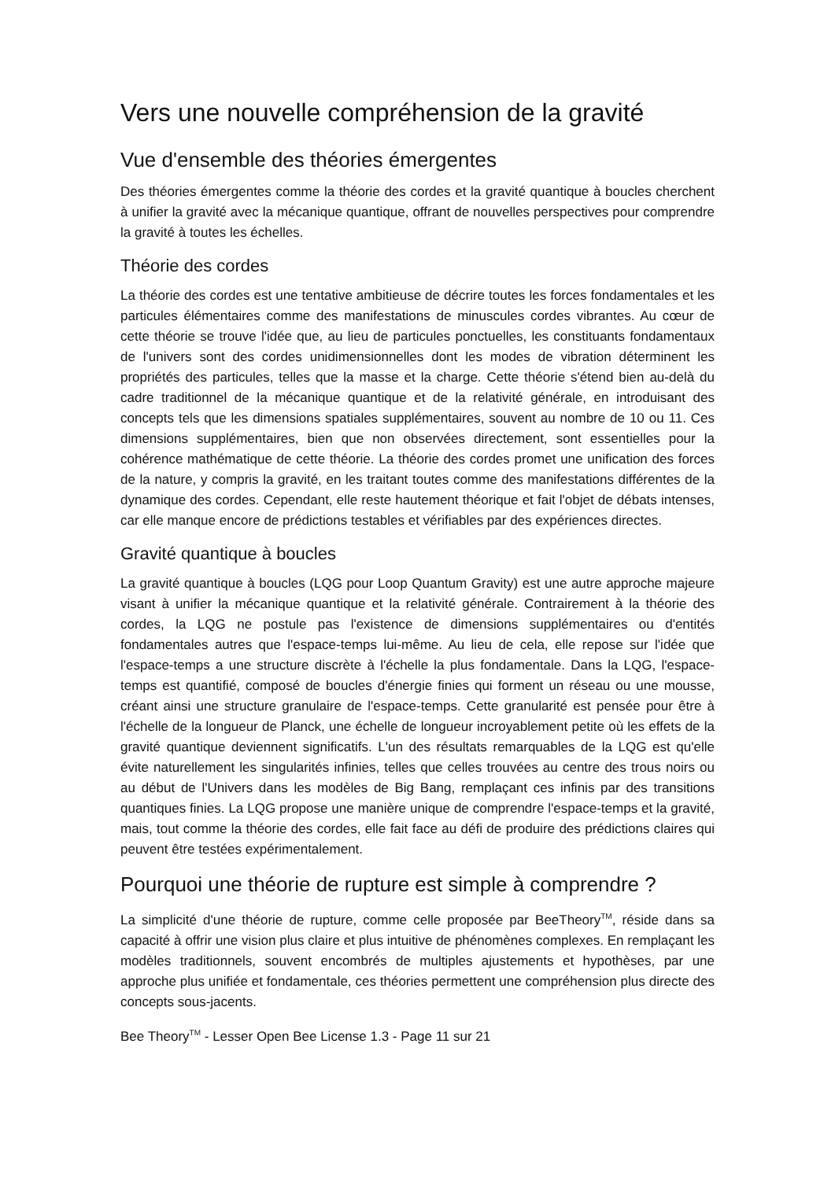Vers une nouvelle compréhension de la gravité
Vue d'ensemble des théories émergentes
Des théories émergentes comme la théorie des cordes et la gravité quantique à boucles cherchent à unifier la gravité avec la mécanique quantique, offrant de nouvelles perspectives pour comprendre la gravité à toutes les échelles.
Théorie des cordes
La théorie des cordes est une tentative ambitieuse de décrire toutes les forces fondamentales et les particules élémentaires comme des manifestations de minuscules cordes vibrantes. Au cœur de cette théorie se trouve l'idée que, au lieu de particules ponctuelles, les constituants fondamentaux de l'univers sont des cordes unidimensionnelles dont les modes de vibration déterminent les propriétés des particules, telles que la masse et la charge. Cette théorie s'étend bien au-delà du cadre traditionnel de la mécanique quantique et de la relativité générale, en introduisant des concepts tels que les dimensions spatiales supplémentaires, souvent au nombre de 10 ou 11. Ces dimensions supplémentaires, bien que non observées directement, sont essentielles pour la cohérence mathématique de cette théorie. La théorie des cordes promet une unification des forces de la nature, y compris la gravité, en les traitant toutes comme des manifestations différentes de la dynamique des cordes. Cependant, elle reste hautement théorique et fait l'objet de débats intenses, car elle manque encore de prédictions testables et vérifiables par des expériences directes.
Gravité quantique à boucles
La gravité quantique à boucles (LQG pour Loop Quantum Gravity) est une autre approche majeure visant à unifier la mécanique quantique et la relativité générale. Contrairement à la théorie des cordes, la LQG ne postule pas l'existence de dimensions supplémentaires ou d'entités fondamentales autres que l'espace-temps lui-même. Au lieu de cela, elle repose sur l'idée que l'espace-temps a une structure discrète à l'échelle la plus fondamentale. Dans la LQG, l'espace-temps est quantifié, composé de boucles d'énergie finies qui forment un réseau ou une mousse, créant ainsi une structure granulaire de l'espace-temps. Cette granularité est pensée pour être à l'échelle de la longueur de Planck, une échelle de longueur incroyablement petite où les effets de la gravité quantique deviennent significatifs. L'un des résultats remarquables de la LQG est qu'elle évite naturellement les singularités infinies, telles que celles trouvées au centre des trous noirs ou au début de l'Univers dans les modèles de Big Bang, remplaçant ces infinis par des transitions quantiques finies. La LQG propose une manière unique de comprendre l'espace-temps et la gravité, mais, tout comme la théorie des cordes, elle fait face au défi de produire des prédictions claires qui peuvent être testées expérimentalement.
Pourquoi une théorie de rupture est simple à comprendre ?
La simplicité d'une théorie de rupture, comme celle proposée par BeeTheory<sup>TM</sup>, réside dans sa capacité à offrir une vision plus claire et plus intuitive de phénomènes complexes. En remplaçant les modèles traditionnels, souvent encombrés de multiples ajustements et hypothèses, par une approche plus unifiée et fondamentale, ces théories permettent une compréhension plus directe des concepts sous-jacents.
Bee Theory<sup>TM</sup> - Lesser Open Bee License 1.3 - Page 11 sur 21